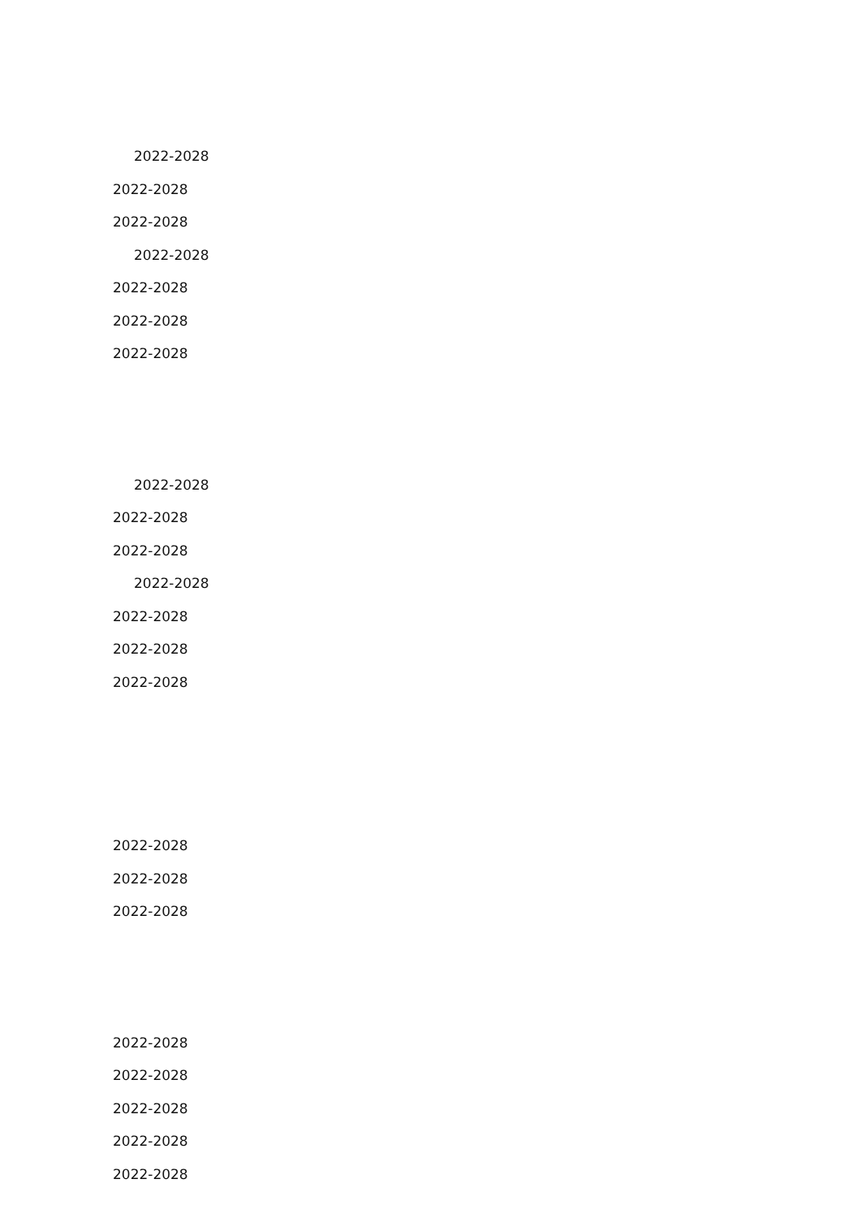2022-2028
2022-2028
2022-2028
2022-2028
2022-2028
2022-2028
2022-2028
2022-2028
2022-2028
2022-2028
2022-2028
2022-2028
2022-2028
2022-2028
2022-2028
2022-2028
2022-2028
2022-2028
2022-2028
2022-2028
2022-2028
2022-2028